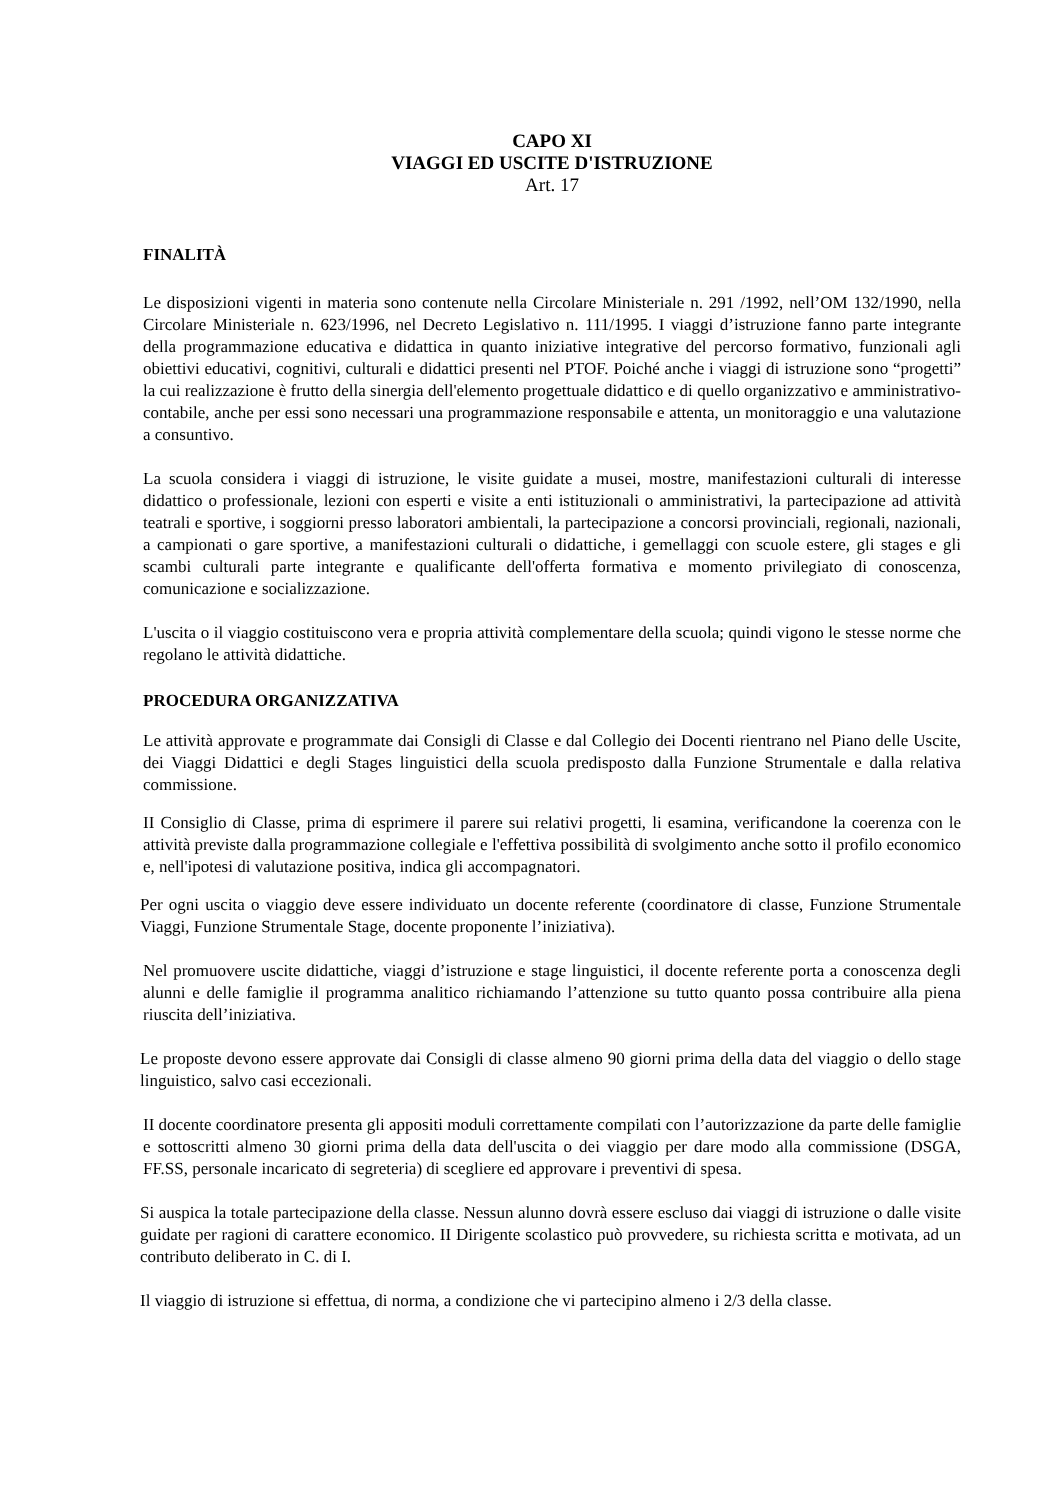CAPO XI
VIAGGI ED USCITE D'ISTRUZIONE
Art. 17
FINALITÀ
Le disposizioni vigenti in materia sono contenute nella Circolare Ministeriale n. 291 /1992, nell’OM 132/1990, nella Circolare Ministeriale n. 623/1996, nel Decreto Legislativo n. 111/1995. I viaggi d’istruzione fanno parte integrante della programmazione educativa e didattica in quanto iniziative integrative del percorso formativo, funzionali agli obiettivi educativi, cognitivi, culturali e didattici presenti nel PTOF. Poiché anche i viaggi di istruzione sono “progetti” la cui realizzazione è frutto della sinergia dell'elemento progettuale didattico e di quello organizzativo e amministrativo-contabile, anche per essi sono necessari una programmazione responsabile e attenta, un monitoraggio e una valutazione a consuntivo.
La scuola considera i viaggi di istruzione, le visite guidate a musei, mostre, manifestazioni culturali di interesse didattico o professionale, lezioni con esperti e visite a enti istituzionali o amministrativi, la partecipazione ad attività teatrali e sportive, i soggiorni presso laboratori ambientali, la partecipazione a concorsi provinciali, regionali, nazionali, a campionati o gare sportive, a manifestazioni culturali o didattiche, i gemellaggi con scuole estere, gli stages e gli scambi culturali parte integrante e qualificante dell'offerta formativa e momento privilegiato di conoscenza, comunicazione e socializzazione.
L'uscita o il viaggio costituiscono vera e propria attività complementare della scuola; quindi vigono le stesse norme che regolano le attività didattiche.
PROCEDURA ORGANIZZATIVA
Le attività approvate e programmate dai Consigli di Classe e dal Collegio dei Docenti rientrano nel Piano delle Uscite, dei Viaggi Didattici e degli Stages linguistici della scuola predisposto dalla Funzione Strumentale e dalla relativa commissione.
II Consiglio di Classe, prima di esprimere il parere sui relativi progetti, li esamina, verificandone la coerenza con le attività previste dalla programmazione collegiale e l'effettiva possibilità di svolgimento anche sotto il profilo economico e, nell'ipotesi di valutazione positiva, indica gli accompagnatori.
Per ogni uscita o viaggio deve essere individuato un docente referente (coordinatore di classe, Funzione Strumentale Viaggi, Funzione Strumentale Stage, docente proponente l’iniziativa).
Nel promuovere uscite didattiche, viaggi d’istruzione e stage linguistici, il docente referente porta a conoscenza degli alunni e delle famiglie il programma analitico richiamando l’attenzione su tutto quanto possa contribuire alla piena riuscita dell’iniziativa.
Le proposte devono essere approvate dai Consigli di classe almeno 90 giorni prima della data del viaggio o dello stage linguistico, salvo casi eccezionali.
II docente coordinatore presenta gli appositi moduli correttamente compilati con l’autorizzazione da parte delle famiglie e sottoscritti almeno 30 giorni prima della data dell'uscita o dei viaggio per dare modo alla commissione (DSGA, FF.SS, personale incaricato di segreteria) di scegliere ed approvare i preventivi di spesa.
Si auspica la totale partecipazione della classe. Nessun alunno dovrà essere escluso dai viaggi di istruzione o dalle visite guidate per ragioni di carattere economico. II Dirigente scolastico può provvedere, su richiesta scritta e motivata, ad un contributo deliberato in C. di I.
Il viaggio di istruzione si effettua, di norma, a condizione che vi partecipino almeno i 2/3 della classe.